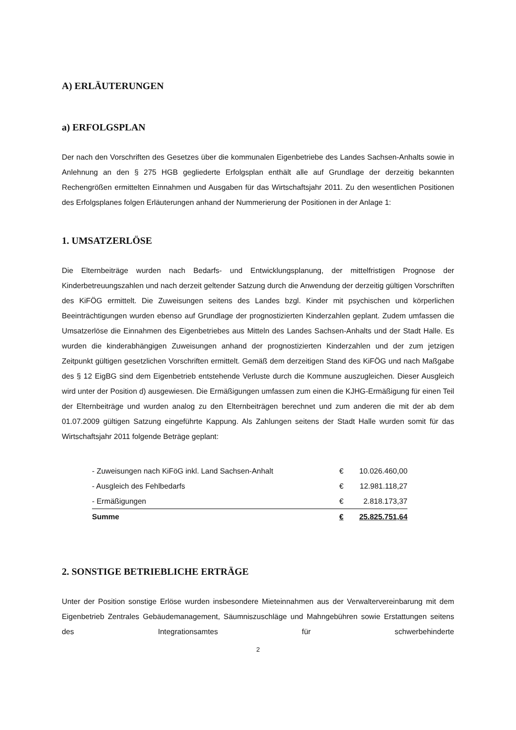A) ERLÄUTERUNGEN
a) ERFOLGSPLAN
Der nach den Vorschriften des Gesetzes über die kommunalen Eigenbetriebe des Landes Sachsen-Anhalts sowie in Anlehnung an den § 275 HGB gegliederte Erfolgsplan enthält alle auf Grundlage der derzeitig bekannten Rechengrößen ermittelten Einnahmen und Ausgaben für das Wirtschaftsjahr 2011. Zu den wesentlichen Positionen des Erfolgsplanes folgen Erläuterungen anhand der Nummerierung der Positionen in der Anlage 1:
1. UMSATZERLÖSE
Die Elternbeiträge wurden nach Bedarfs- und Entwicklungsplanung, der mittelfristigen Prognose der Kinderbetreuungszahlen und nach derzeit geltender Satzung durch die Anwendung der derzeitig gültigen Vorschriften des KiFÖG ermittelt. Die Zuweisungen seitens des Landes bzgl. Kinder mit psychischen und körperlichen Beeinträchtigungen wurden ebenso auf Grundlage der prognostizierten Kinderzahlen geplant. Zudem umfassen die Umsatzerlöse die Einnahmen des Eigenbetriebes aus Mitteln des Landes Sachsen-Anhalts und der Stadt Halle. Es wurden die kinderabhängigen Zuweisungen anhand der prognostizierten Kinderzahlen und der zum jetzigen Zeitpunkt gültigen gesetzlichen Vorschriften ermittelt. Gemäß dem derzeitigen Stand des KiFÖG und nach Maßgabe des § 12 EigBG sind dem Eigenbetrieb entstehende Verluste durch die Kommune auszugleichen. Dieser Ausgleich wird unter der Position d) ausgewiesen. Die Ermäßigungen umfassen zum einen die KJHG-Ermäßigung für einen Teil der Elternbeiträge und wurden analog zu den Elternbeiträgen berechnet und zum anderen die mit der ab dem 01.07.2009 gültigen Satzung eingeführte Kappung. Als Zahlungen seitens der Stadt Halle wurden somit für das Wirtschaftsjahr 2011 folgende Beträge geplant:
| - Zuweisungen nach KiFöG inkl. Land Sachsen-Anhalt | € | 10.026.460,00 |
| - Ausgleich des Fehlbedarfs | € | 12.981.118,27 |
| - Ermäßigungen | € | 2.818.173,37 |
| Summe | € | 25.825.751,64 |
2. SONSTIGE BETRIEBLICHE ERTRÄGE
Unter der Position sonstige Erlöse wurden insbesondere Mieteinnahmen aus der Verwaltervereinbarung mit dem Eigenbetrieb Zentrales Gebäudemanagement, Säumniszuschläge und Mahngebühren sowie Erstattungen seitens des Integrationsamtes für schwerbehinderte
2